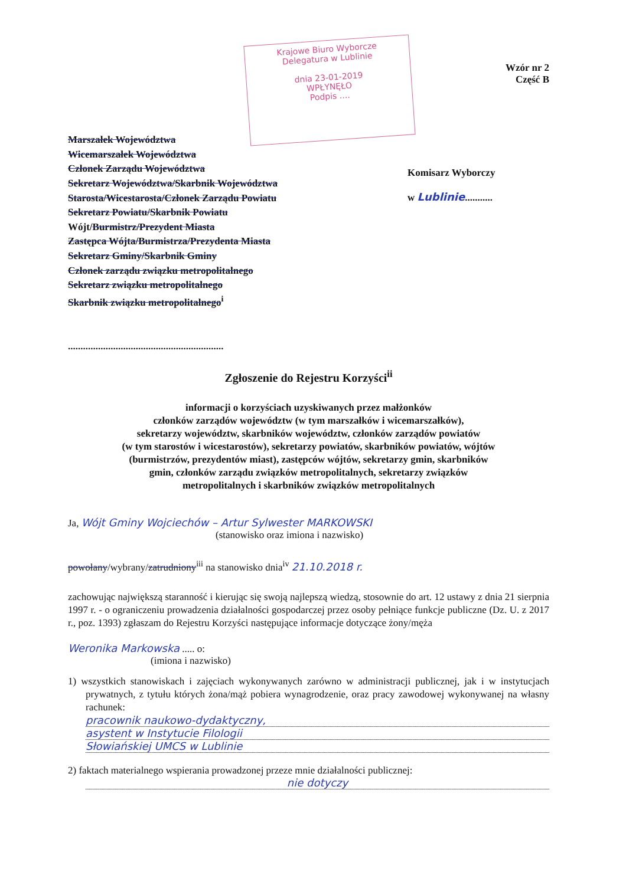Krajowe Biuro Wyborcze
Delegatura w Lublinie
dnia 23-01-2019
WPŁYNĘŁO
Podpis ....
Wzór nr 2
Część B
Marszałek Województwa
Wicemarszałek Województwa
Członek Zarządu Województwa
Sekretarz Województwa/Skarbnik Województwa
Starosta/Wicestarosta/Członek Zarządu Powiatu
Sekretarz Powiatu/Skarbnik Powiatu
Wójt/Burmistrz/Prezydent Miasta
Zastępca Wójta/Burmistrza/Prezydenta Miasta
Sekretarz Gminy/Skarbnik Gminy
Członek zarządu związku metropolitalnego
Sekretarz związku metropolitalnego
Skarbnik związku metropolitalnego<sup>i</sup>
..............................................................
Komisarz Wyborczy
w Lublinie...........
Zgłoszenie do Rejestru Korzyści<sup>ii</sup>
informacji o korzyściach uzyskiwanych przez małżonków
członków zarządów województw (w tym marszałków i wicemarszałków),
sekretarzy województw, skarbników województw, członków zarządów powiatów
(w tym starostów i wicestarostów), sekretarzy powiatów, skarbników powiatów, wójtów
(burmistrzów, prezydentów miast), zastępców wójtów, sekretarzy gmin, skarbników
gmin, członków zarządu związków metropolitalnych, sekretarzy związków
metropolitalnych i skarbników związków metropolitalnych
Ja, Wójt Gminy Wojciechów – Artur Sylwester MARKOWSKI
(stanowisko oraz imiona i nazwisko)
powołany/wybrany/zatrudniony<sup>iii</sup> na stanowisko dnia<sup>iv</sup> 21.10.2018 r.
zachowując największą staranność i kierując się swoją najlepszą wiedzą, stosownie do art. 12 ustawy z dnia 21 sierpnia 1997 r. - o ograniczeniu prowadzenia działalności gospodarczej przez osoby pełniące funkcje publiczne (Dz. U. z 2017 r., poz. 1393) zgłaszam do Rejestru Korzyści następujące informacje dotyczące żony/męża
Weronika Markowska ..... o:
(imiona i nazwisko)
1) wszystkich stanowiskach i zajęciach wykonywanych zarówno w administracji publicznej, jak i w instytucjach prywatnych, z tytułu których żona/mąż pobiera wynagrodzenie, oraz pracy zawodowej wykonywanej na własny rachunek:
pracownik naukowo-dydaktyczny,
asystent w Instytucie Filologii
Słowiańskiej UMCS w Lublinie
2) faktach materialnego wspierania prowadzonej przeze mnie działalności publicznej:
nie dotyczy